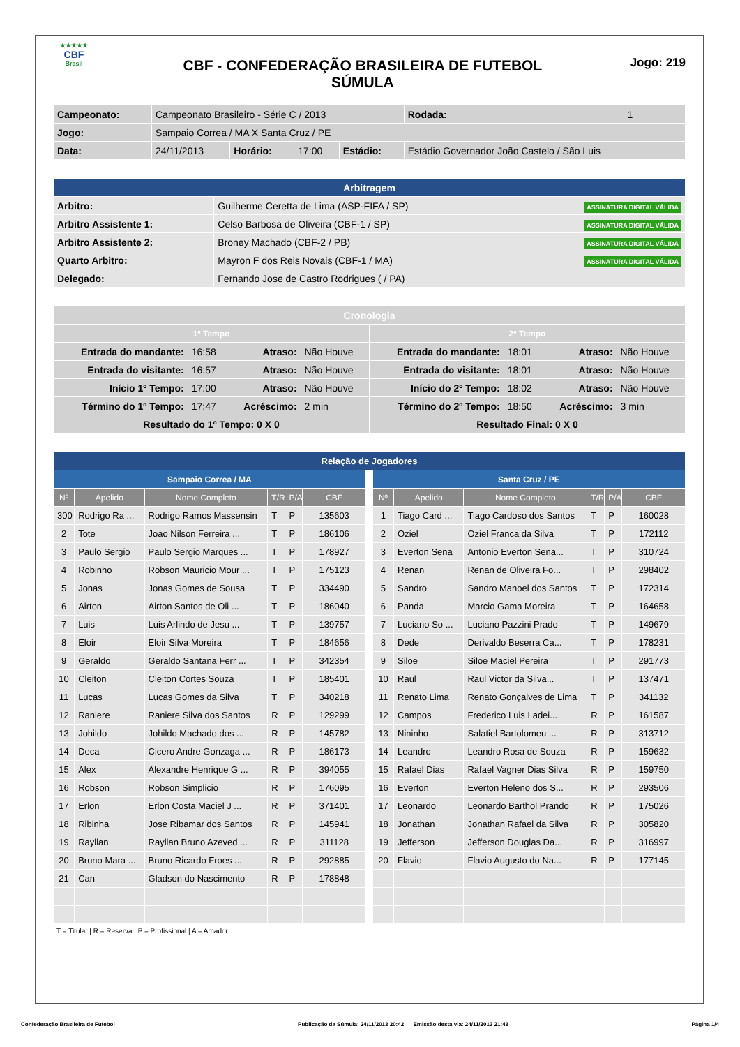★★★★★
CBF
Brasil
CBF - CONFEDERAÇÃO BRASILEIRA DE FUTEBOL
SÚMULA
Jogo: 219
| Campeonato: | Campeonato Brasileiro - Série C / 2013 | | | | | Rodada: | 1 |
| Jogo: | Sampaio Correa / MA X Santa Cruz / PE | | | | | | |
| Data: | 24/11/2013 | Horário: | 17:00 | Estádio: | Estádio Governador João Castelo / São Luis | | |
| Arbitragem | | |
| Arbitro: | Guilherme Ceretta de Lima (ASP-FIFA / SP) | ASSINATURA DIGITAL VÁLIDA |
| Arbitro Assistente 1: | Celso Barbosa de Oliveira (CBF-1 / SP) | ASSINATURA DIGITAL VÁLIDA |
| Arbitro Assistente 2: | Broney Machado (CBF-2 / PB) | ASSINATURA DIGITAL VÁLIDA |
| Quarto Arbitro: | Mayron F dos Reis Novais (CBF-1 / MA) | ASSINATURA DIGITAL VÁLIDA |
| Delegado: | Fernando Jose de Castro Rodrigues ( / PA) | |
| Cronologia | | | | | | | |
| 1º Tempo | | | | 2º Tempo | | | |
| Entrada do mandante: | 16:58 | Atraso: | Não Houve | Entrada do mandante: | 18:01 | Atraso: | Não Houve |
| Entrada do visitante: | 16:57 | Atraso: | Não Houve | Entrada do visitante: | 18:01 | Atraso: | Não Houve |
| Início 1º Tempo: | 17:00 | Atraso: | Não Houve | Início do 2º Tempo: | 18:02 | Atraso: | Não Houve |
| Término do 1º Tempo: | 17:47 | Acréscimo: | 2 min | Término do 2º Tempo: | 18:50 | Acréscimo: | 3 min |
| Resultado do 1º Tempo: 0 X 0 | | | | Resultado Final: 0 X 0 | | | |
| Relação de Jogadores | | | | | | | | | | | | |
| Sampaio Correa / MA | | | | | | | Santa Cruz / PE | | | | | |
| Nº | Apelido | Nome Completo | T/R | P/A | CBF | | Nº | Apelido | Nome Completo | T/R | P/A | CBF |
| 300 | Rodrigo Ra ... | Rodrigo Ramos Massensin | T | P | 135603 | | 1 | Tiago Card ... | Tiago Cardoso dos Santos | T | P | 160028 |
| 2 | Tote | Joao Nilson Ferreira ... | T | P | 186106 | | 2 | Oziel | Oziel Franca da Silva | T | P | 172112 |
| 3 | Paulo Sergio | Paulo Sergio Marques ... | T | P | 178927 | | 3 | Everton Sena | Antonio Everton Sena... | T | P | 310724 |
| 4 | Robinho | Robson Mauricio Mour ... | T | P | 175123 | | 4 | Renan | Renan de Oliveira Fo... | T | P | 298402 |
| 5 | Jonas | Jonas Gomes de Sousa | T | P | 334490 | | 5 | Sandro | Sandro Manoel dos Santos | T | P | 172314 |
| 6 | Airton | Airton Santos de Oli ... | T | P | 186040 | | 6 | Panda | Marcio Gama Moreira | T | P | 164658 |
| 7 | Luis | Luis Arlindo de Jesu ... | T | P | 139757 | | 7 | Luciano So ... | Luciano Pazzini Prado | T | P | 149679 |
| 8 | Eloir | Eloir Silva Moreira | T | P | 184656 | | 8 | Dede | Derivaldo Beserra Ca... | T | P | 178231 |
| 9 | Geraldo | Geraldo Santana Ferr ... | T | P | 342354 | | 9 | Siloe | Siloe Maciel Pereira | T | P | 291773 |
| 10 | Cleiton | Cleiton Cortes Souza | T | P | 185401 | | 10 | Raul | Raul Victor da Silva... | T | P | 137471 |
| 11 | Lucas | Lucas Gomes da Silva | T | P | 340218 | | 11 | Renato Lima | Renato Gonçalves de Lima | T | P | 341132 |
| 12 | Raniere | Raniere Silva dos Santos | R | P | 129299 | | 12 | Campos | Frederico Luis Ladei... | R | P | 161587 |
| 13 | Johildo | Johildo Machado dos ... | R | P | 145782 | | 13 | Nininho | Salatiel Bartolomeu ... | R | P | 313712 |
| 14 | Deca | Cicero Andre Gonzaga ... | R | P | 186173 | | 14 | Leandro | Leandro Rosa de Souza | R | P | 159632 |
| 15 | Alex | Alexandre Henrique G ... | R | P | 394055 | | 15 | Rafael Dias | Rafael Vagner Dias Silva | R | P | 159750 |
| 16 | Robson | Robson Simplicio | R | P | 176095 | | 16 | Everton | Everton Heleno dos S... | R | P | 293506 |
| 17 | Erlon | Erlon Costa Maciel J ... | R | P | 371401 | | 17 | Leonardo | Leonardo Barthol Prando | R | P | 175026 |
| 18 | Ribinha | Jose Ribamar dos Santos | R | P | 145941 | | 18 | Jonathan | Jonathan Rafael da Silva | R | P | 305820 |
| 19 | Rayllan | Rayllan Bruno Azeved ... | R | P | 311128 | | 19 | Jefferson | Jefferson Douglas Da... | R | P | 316997 |
| 20 | Bruno Mara ... | Bruno Ricardo Froes ... | R | P | 292885 | | 20 | Flavio | Flavio Augusto do Na... | R | P | 177145 |
| 21 | Can | Gladson do Nascimento | R | P | 178848 | | | | | | | |
T = Titular | R = Reserva | P = Profissional | A = Amador
Confederação Brasileira de Futebol Publicação da Súmula: 24/11/2013 20:42 Emissão desta via: 24/11/2013 21:43 Página 1/4